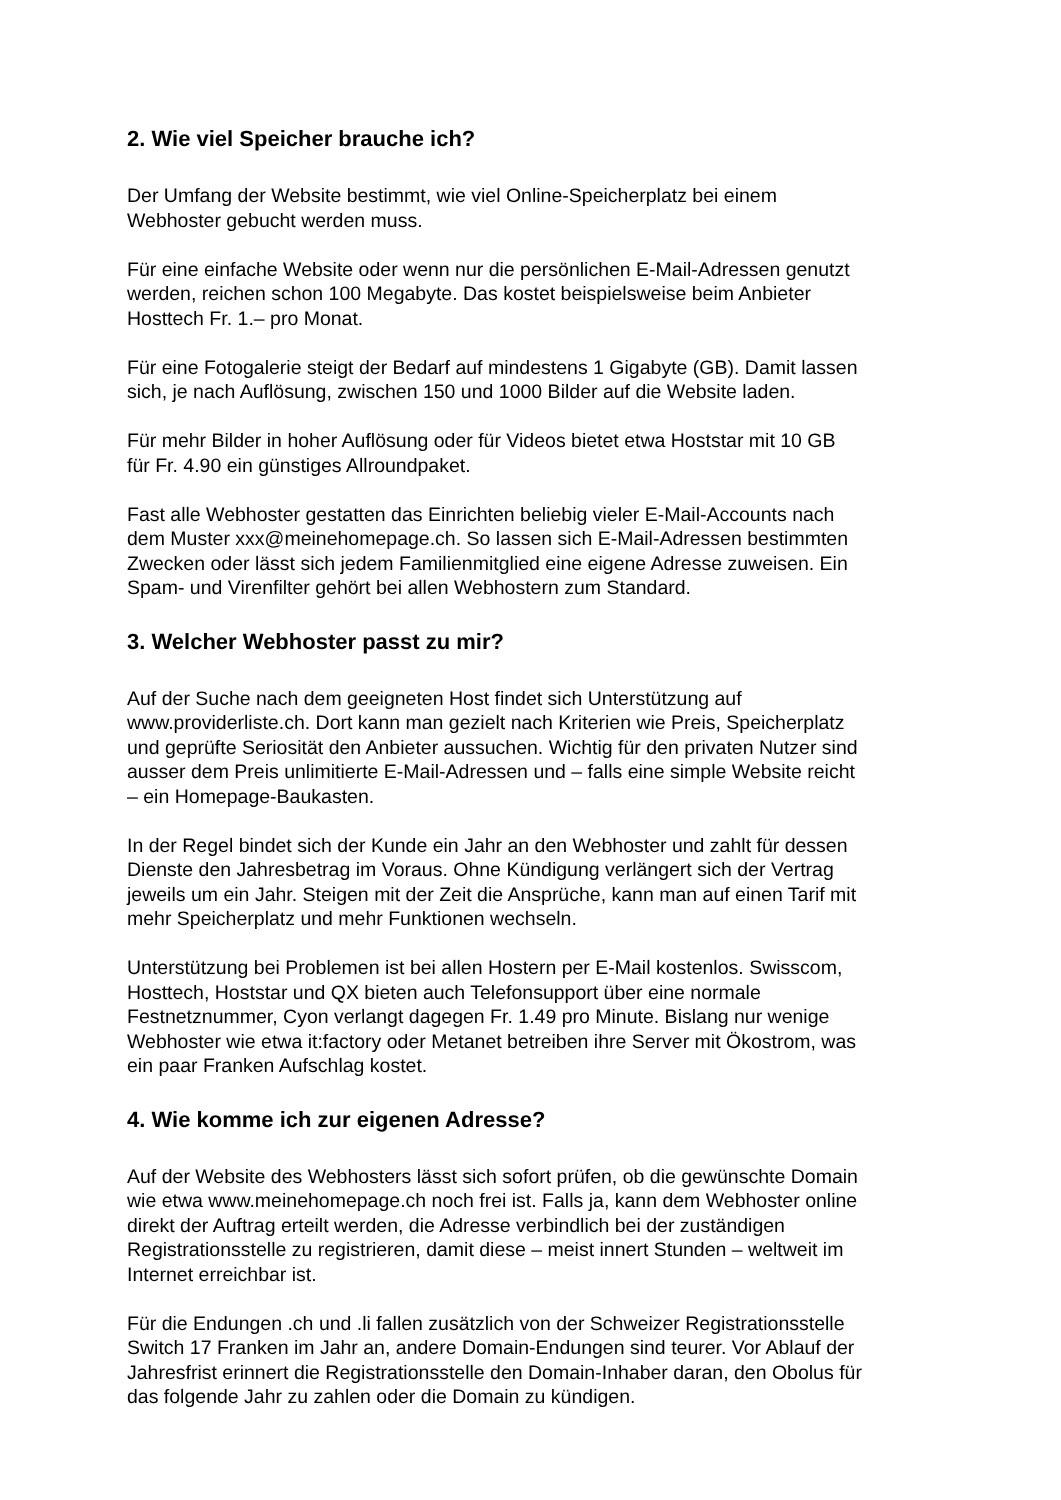2. Wie viel Speicher brauche ich?
Der Umfang der Website bestimmt, wie viel Online-Speicherplatz bei einem
Webhoster gebucht werden muss.
Für eine einfache Website oder wenn nur die persönlichen E-Mail-Adressen genutzt
werden, reichen schon 100 Megabyte. Das kostet beispielsweise beim Anbieter
Hosttech Fr. 1.– pro Monat.
Für eine Fotogalerie steigt der Bedarf auf mindestens 1 Gigabyte (GB). Damit lassen
sich, je nach Auflösung, zwischen 150 und 1000 Bilder auf die Website laden.
Für mehr Bilder in hoher Auflösung oder für Videos bietet etwa Hoststar mit 10 GB
für Fr. 4.90 ein günstiges Allroundpaket.
Fast alle Webhoster gestatten das Einrichten beliebig vieler E-Mail-Accounts nach
dem Muster xxx@meinehomepage.ch. So lassen sich E-Mail-Adressen bestimmten
Zwecken oder lässt sich jedem Familienmitglied eine eigene Adresse zuweisen. Ein
Spam- und Virenfilter gehört bei allen Webhostern zum Standard.
3. Welcher Webhoster passt zu mir?
Auf der Suche nach dem geeigneten Host findet sich Unterstützung auf
www.providerliste.ch. Dort kann man gezielt nach Kriterien wie Preis, Speicherplatz
und geprüfte Seriosität den Anbieter aussuchen. Wichtig für den privaten Nutzer sind
ausser dem Preis unlimitierte E-Mail-Adressen und – falls eine simple Website reicht
– ein Homepage-Baukasten.
In der Regel bindet sich der Kunde ein Jahr an den Webhoster und zahlt für dessen
Dienste den Jahresbetrag im Voraus. Ohne Kündigung verlängert sich der Vertrag
jeweils um ein Jahr. Steigen mit der Zeit die Ansprüche, kann man auf einen Tarif mit
mehr Speicherplatz und mehr Funktionen wechseln.
Unterstützung bei Problemen ist bei allen Hostern per E-Mail kostenlos. Swisscom,
Hosttech, Hoststar und QX bieten auch Telefonsupport über eine normale
Festnetznummer, Cyon verlangt dagegen Fr. 1.49 pro Minute. Bislang nur wenige
Webhoster wie etwa it:factory oder Metanet betreiben ihre Server mit Ökostrom, was
ein paar Franken Aufschlag kostet.
4. Wie komme ich zur eigenen Adresse?
Auf der Website des Webhosters lässt sich sofort prüfen, ob die gewünschte Domain
wie etwa www.meinehomepage.ch noch frei ist. Falls ja, kann dem Webhoster online
direkt der Auftrag erteilt werden, die Adresse verbindlich bei der zuständigen
Registrationsstelle zu registrieren, damit diese – meist innert Stunden – weltweit im
Internet erreichbar ist.
Für die Endungen .ch und .li fallen zusätzlich von der Schweizer Registrationsstelle
Switch 17 Franken im Jahr an, andere Domain-Endungen sind teurer. Vor Ablauf der
Jahresfrist erinnert die Registrationsstelle den Domain-Inhaber daran, den Obolus für
das folgende Jahr zu zahlen oder die Domain zu kündigen.